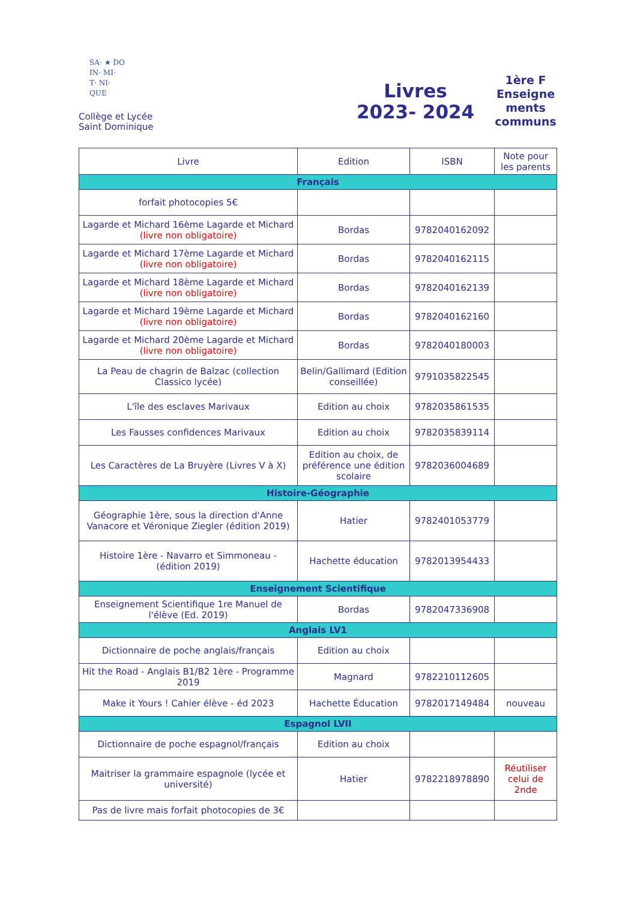SA· ★ DO
IN· MI·
T· NI·
QUE
Collège et Lycée
Saint Dominique
Livres
2023- 2024
1ère F
Enseigne
ments
communs
| Livre | Edition | ISBN | Note pour les parents |
| --- | --- | --- | --- |
| Français | | | |
| forfait photocopies 5€ | | | |
| Lagarde et Michard 16ème Lagarde et Michard (livre non obligatoire) | Bordas | 9782040162092 | |
| Lagarde et Michard 17ème Lagarde et Michard (livre non obligatoire) | Bordas | 9782040162115 | |
| Lagarde et Michard 18ème Lagarde et Michard (livre non obligatoire) | Bordas | 9782040162139 | |
| Lagarde et Michard 19ème Lagarde et Michard (livre non obligatoire) | Bordas | 9782040162160 | |
| Lagarde et Michard 20ème Lagarde et Michard (livre non obligatoire) | Bordas | 9782040180003 | |
| La Peau de chagrin de Balzac (collection Classico lycée) | Belin/Gallimard (Edition conseillée) | 9791035822545 | |
| L'île des esclaves Marivaux | Edition au choix | 9782035861535 | |
| Les Fausses confidences Marivaux | Edition au choix | 9782035839114 | |
| Les Caractères de La Bruyère (Livres V à X) | Edition au choix, de préférence une édition scolaire | 9782036004689 | |
| Histoire-Géographie | | | |
| Géographie 1ère, sous la direction d'Anne Vanacore et Véronique Ziegler (édition 2019) | Hatier | 9782401053779 | |
| Histoire 1ère - Navarro et Simmoneau - (édition 2019) | Hachette éducation | 9782013954433 | |
| Enseignement Scientifique | | | |
| Enseignement Scientifique 1re Manuel de l'élève (Ed. 2019) | Bordas | 9782047336908 | |
| Anglais LV1 | | | |
| Dictionnaire de poche anglais/français | Edition au choix | | |
| Hit the Road - Anglais B1/B2 1ère - Programme 2019 | Magnard | 9782210112605 | |
| Make it Yours ! Cahier élève - éd 2023 | Hachette Éducation | 9782017149484 | nouveau |
| Espagnol LVII | | | |
| Dictionnaire de poche espagnol/français | Edition au choix | | |
| Maitriser la grammaire espagnole (lycée et université) | Hatier | 9782218978890 | Réutiliser celui de 2nde |
| Pas de livre mais forfait photocopies de 3€ | | | |